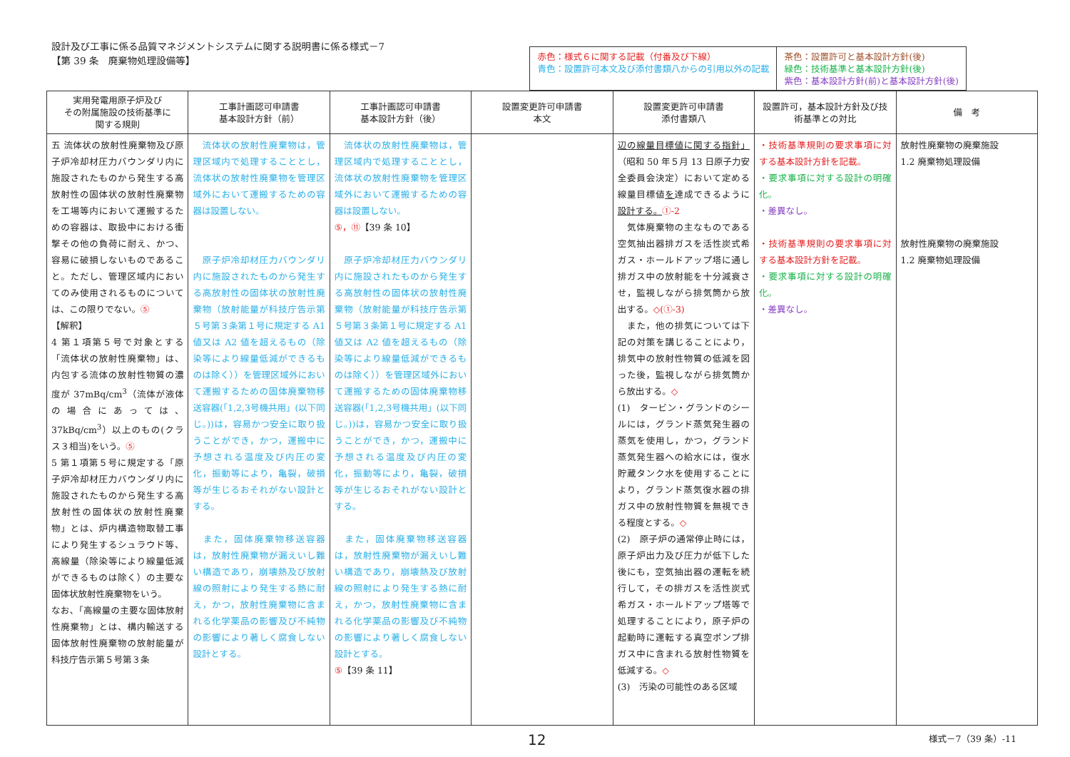設計及び工事に係る品質マネジメントシステムに関する説明書に係る様式－7
【第 39 条　廃棄物処理設備等】
赤色：様式６に関する記載（付番及び下線）
青色：設置許可本文及び添付書類八からの引用以外の記載
茶色：設置許可と基本設計方針(後)
緑色：技術基準と基本設計方針(後)
紫色：基本設計方針(前)と基本設計方針(後)
| 実用発電用原子炉及び その附属施設の技術基準に 関する規則 | 工事計画認可申請書 基本設計方針（前） | 工事計画認可申請書 基本設計方針（後） | 設置変更許可申請書 本文 | 設置変更許可申請書 添付書類八 | 設置許可，基本設計方針及び技術基準との対比 | 備 考 |
| --- | --- | --- | --- | --- | --- | --- |
| 五 流体状の放射性廃棄物及び原子炉冷却材圧力バウンダリ内に施設されたものから発生する高放射性の固体状の放射性廃棄物を工場等内において運搬するための容器は、取扱中における衝撃その他の負荷に耐え、かつ、容易に破損しないものであること。ただし、管理区域内においてのみ使用されるものについては、この限りでない。 ⑤ 【解釈】 4 第１項第５号で対象とする「流体状の放射性廃棄物」は、内包する流体の放射性物質の濃度が 37mBq/cm<sup>3</sup>（流体が液体の場合にあっては、37kBq/cm<sup>3</sup>）以上のもの(クラス３相当)をいう。 ⑤ 5 第１項第５号に規定する「原子炉冷却材圧力バウンダリ内に施設されたものから発生する高放射性の固体状の放射性廃棄物」とは、炉内構造物取替工事により発生するシュラウド等、高線量（除染等により線量低減ができるものは除く）の主要な固体状放射性廃棄物をいう。 なお、「高線量の主要な固体放射性廃棄物」とは、構内輸送する固体放射性廃棄物の放射能量が科技庁告示第５号第３条 | 流体状の放射性廃棄物は，管理区域内で処理することとし，流体状の放射性廃棄物を管理区域外において運搬するための容器は設置しない。 原子炉冷却材圧力バウンダリ内に施設されたものから発生する高放射性の固体状の放射性廃棄物（放射能量が科技庁告示第５号第３条第１号に規定する A1 値又は A2 値を超えるもの（除染等により線量低減ができるものは除く））を管理区域外において運搬するための固体廃棄物移送容器(「1,2,3号機共用」(以下同じ。))は，容易かつ安全に取り扱うことができ，かつ，運搬中に予想される温度及び内圧の変化，振動等により，亀裂，破損等が生じるおそれがない設計とする。 また，固体廃棄物移送容器は，放射性廃棄物が漏えいし難い構造であり，崩壊熱及び放射線の照射により発生する熱に耐え，かつ，放射性廃棄物に含まれる化学薬品の影響及び不純物の影響により著しく腐食しない設計とする。 | 流体状の放射性廃棄物は，管理区域内で処理することとし，流体状の放射性廃棄物を管理区域外において運搬するための容器は設置しない。 ⑤，⑪ 【39 条 10】 原子炉冷却材圧力バウンダリ内に施設されたものから発生する高放射性の固体状の放射性廃棄物（放射能量が科技庁告示第５号第３条第１号に規定する A1 値又は A2 値を超えるもの（除染等により線量低減ができるものは除く））を管理区域外において運搬するための固体廃棄物移送容器(「1,2,3号機共用」(以下同じ。))は，容易かつ安全に取り扱うことができ，かつ，運搬中に予想される温度及び内圧の変化，振動等により，亀裂，破損等が生じるおそれがない設計とする。 また，固体廃棄物移送容器は，放射性廃棄物が漏えいし難い構造であり，崩壊熱及び放射線の照射により発生する熱に耐え，かつ，放射性廃棄物に含まれる化学薬品の影響及び不純物の影響により著しく腐食しない設計とする。 ⑤ 【39 条 11】 | | 辺の線量目標値に関する指針」 （昭和 50 年５月 13 日原子力安全委員会決定）において定める線量目標値 を 達成できるように 設計する。 ①-2 気体廃棄物の主なものである空気抽出器排ガスを活性炭式希ガス・ホールドアップ塔に通し排ガス中の放射能を十分減衰させ，監視しながら排気筒から放出する。 ◇(①-3) また，他の排気については下記の対策を講じることにより，排気中の放射性物質の低減を図った後，監視しながら排気筒から放出する。 ◇ (1) タービン・グランドのシールには，グランド蒸気発生器の蒸気を使用し，かつ，グランド蒸気発生器への給水には，復水貯蔵タンク水を使用することにより，グランド蒸気復水器の排ガス中の放射性物質を無視できる程度とする。 ◇ (2) 原子炉の通常停止時には，原子炉出力及び圧力が低下した後にも，空気抽出器の運転を続行して，その排ガスを活性炭式希ガス・ホールドアップ塔等で処理することにより，原子炉の起動時に運転する真空ポンプ排ガス中に含まれる放射性物質を低減する。 ◇ (3) 汚染の可能性のある区域 | ・技術基準規則の要求事項に対する基本設計方針を記載。 ・要求事項に対する設計の明確化。 ・差異なし。 ・技術基準規則の要求事項に対する基本設計方針を記載。 ・要求事項に対する設計の明確化。 ・差異なし。 | 放射性廃棄物の廃棄施設 1.2 廃棄物処理設備 放射性廃棄物の廃棄施設 1.2 廃棄物処理設備 |
12 様式－7（39 条）-11